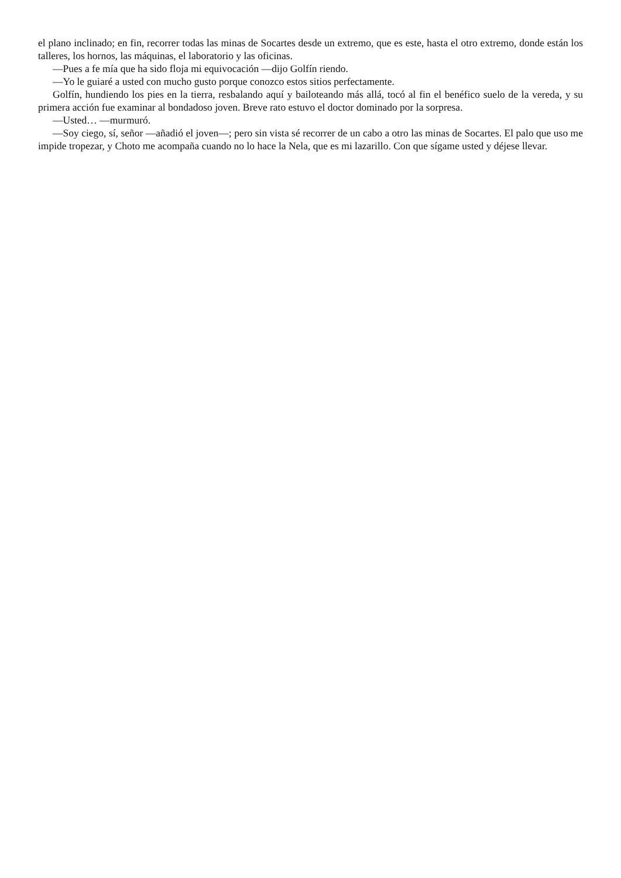el plano inclinado; en fin, recorrer todas las minas de Socartes desde un extremo, que es este, hasta el otro extremo, donde están los talleres, los hornos, las máquinas, el laboratorio y las oficinas.
—Pues a fe mía que ha sido floja mi equivocación —dijo Golfín riendo.
—Yo le guiaré a usted con mucho gusto porque conozco estos sitios perfectamente.
Golfín, hundiendo los pies en la tierra, resbalando aquí y bailoteando más allá, tocó al fin el benéfico suelo de la vereda, y su primera acción fue examinar al bondadoso joven. Breve rato estuvo el doctor dominado por la sorpresa.
—Usted… —murmuró.
—Soy ciego, sí, señor —añadió el joven—; pero sin vista sé recorrer de un cabo a otro las minas de Socartes. El palo que uso me impide tropezar, y Choto me acompaña cuando no lo hace la Nela, que es mi lazarillo. Con que sígame usted y déjese llevar.